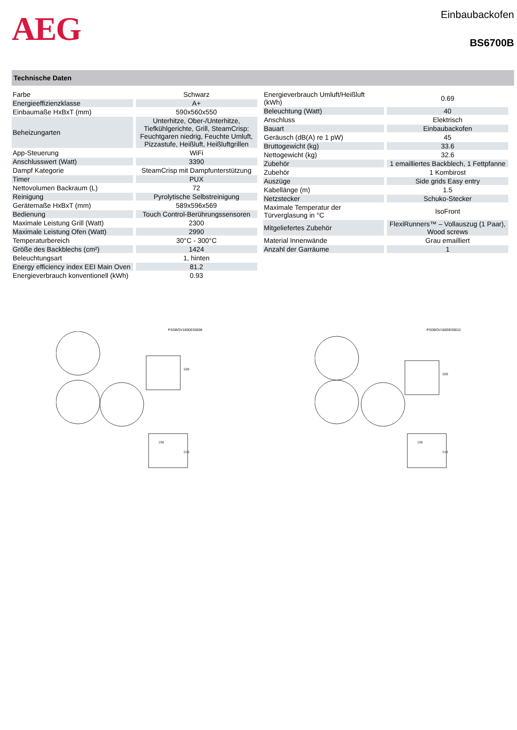AEG
Einbaubackofen
BS6700B
Technische Daten
| Farbe | Schwarz |
| Energieeffizienzklasse | A+ |
| Einbaumaße HxBxT (mm) | 590x560x550 |
| Beheizungarten | Unterhitze, Ober-/Unterhitze, Tiefkühlgerichte, Grill, SteamCrisp: Feuchtgaren niedrig, Feuchte Umluft, Pizzastufe, Heißluft, Heißluftgrillen |
| App-Steuerung | WiFi |
| Anschlusswert (Watt) | 3390 |
| Dampf Kategorie | SteamCrisp mit Dampfunterstützung |
| Timer | PUX |
| Nettovolumen Backraum (L) | 72 |
| Reinigung | Pyrolytische Selbstreinigung |
| Gerätemaße HxBxT (mm) | 589x596x569 |
| Bedienung | Touch Control-Berührungssensoren |
| Maximale Leistung Grill (Watt) | 2300 |
| Maximale Leistung Ofen (Watt) | 2990 |
| Temperaturbereich | 30°C - 300°C |
| Größe des Backblechs (cm²) | 1424 |
| Beleuchtungsart | 1, hinten |
| Energy efficiency index EEI Main Oven | 81.2 |
| Energieverbrauch konventionell (kWh) | 0.93 |
| Energieverbrauch Umluft/Heißluft (kWh) | 0.69 |
| Beleuchtung (Watt) | 40 |
| Anschluss | Elektrisch |
| Bauart | Einbaubackofen |
| Geräusch (dB(A) re 1 pW) | 45 |
| Bruttogewicht (kg) | 33.6 |
| Nettogewicht (kg) | 32.6 |
| Zubehör | 1 emailliertes Backblech, 1 Fettpfanne |
| Zubehör | 1 Kombirost |
| Auszüge | Side grids Easy entry |
| Kabellänge (m) | 1.5 |
| Netzstecker | Schuko-Stecker |
| Maximale Temperatur der Türverglasung in °C | IsoFront |
| Mitgeliefertes Zubehör | FlexiRunners™ – Vollauszug (1 Paar), Wood screws |
| Material Innenwände | Grau emailliert |
| Anzahl der Garräume | 1 |
PSGBOV180DE00008
198
518
589
PSGBOV180DE00012
198
518
589